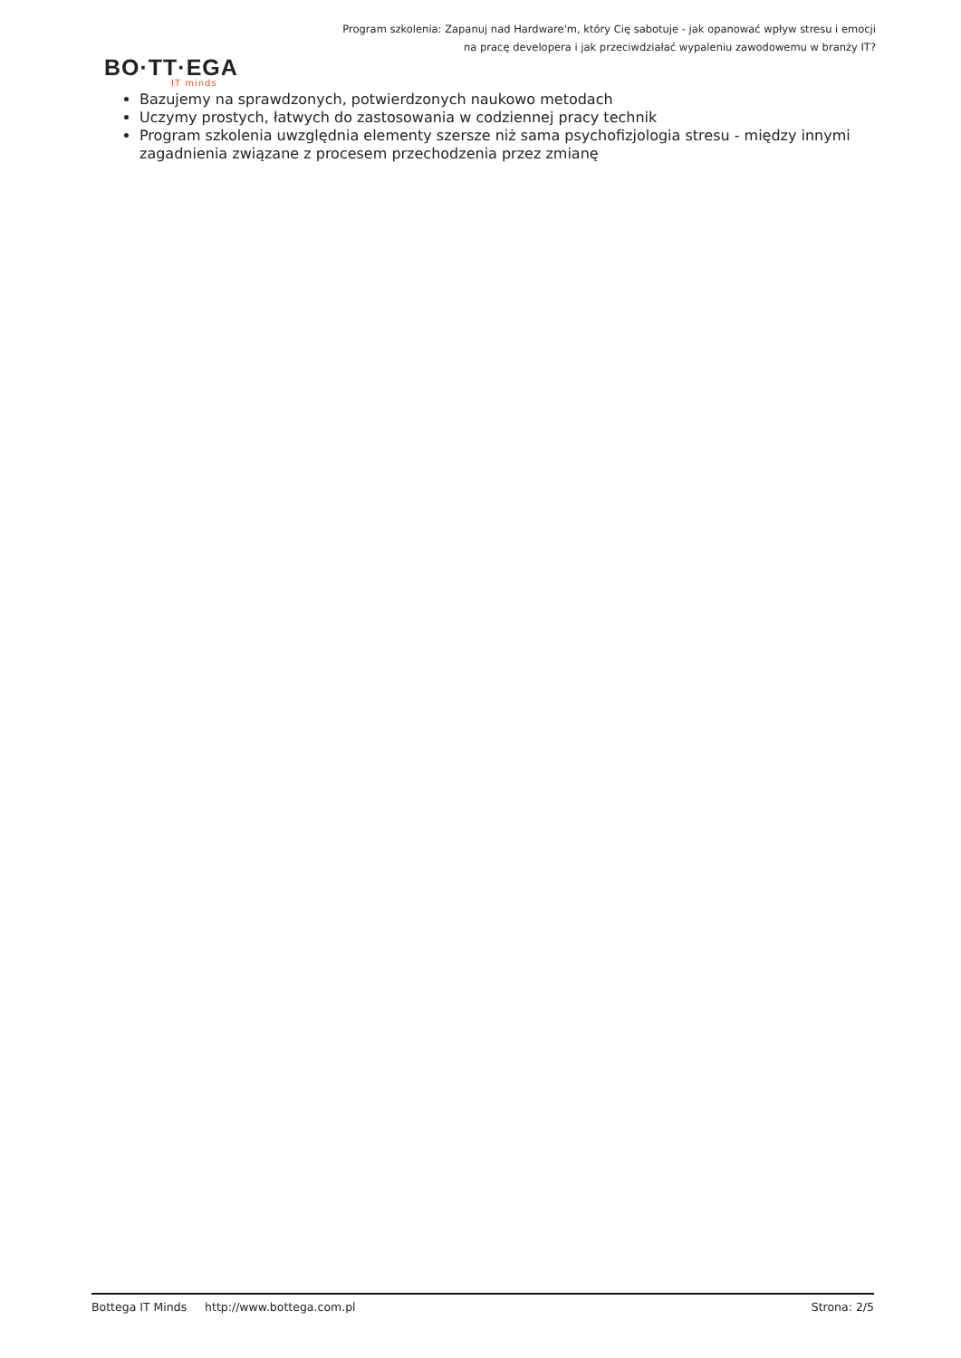Program szkolenia: Zapanuj nad Hardware'm, który Cię sabotuje - jak opanować wpływ stresu i emocji na pracę developera i jak przeciwdziałać wypaleniu zawodowemu w branży IT?
BO·TT·EGA
IT minds
Bazujemy na sprawdzonych, potwierdzonych naukowo metodach
Uczymy prostych, łatwych do zastosowania w codziennej pracy technik
Program szkolenia uwzględnia elementy szersze niż sama psychofizjologia stresu - między innymi zagadnienia związane z procesem przechodzenia przez zmianę
Bottega IT Minds http://www.bottega.com.pl Strona: 2/5